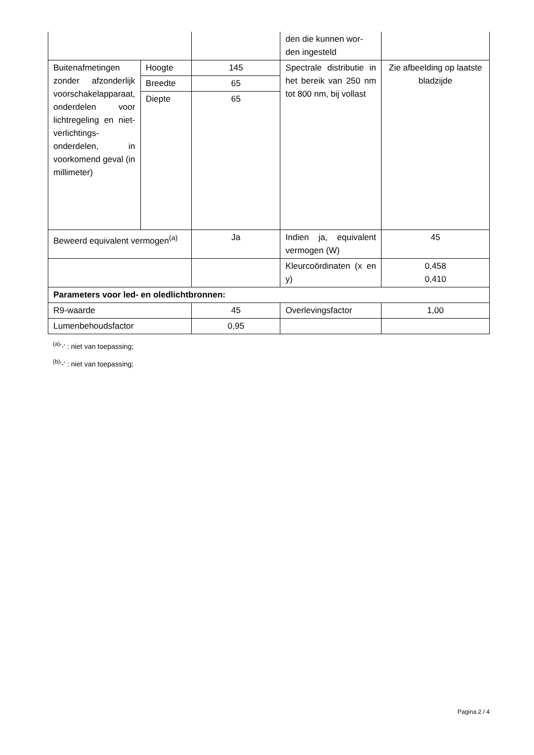| | | | den die kunnen wor- den ingesteld | |
| Buitenafmetingen zonder afzonderlijk voorschakelapparaat, onderdelen voor lichtregeling en niet-verlichtings-onderdelen, in voorkomend geval (in millimeter) | Hoogte | 145 | Spectrale distributie in het bereik van 250 nm tot 800 nm, bij vollast | Zie afbeelding op laatste bladzijde |
| | Breedte | 65 | | |
| | Diepte | 65 | | |
| Beweerd equivalent vermogen<sup>(a)</sup> | | Ja | Indien ja, equivalent vermogen (W) | 45 |
| | | | Kleurcoördinaten (x en y) | 0,458 0,410 |
| Parameters voor led- en oledlichtbronnen: | | | | |
| R9-waarde | | 45 | Overlevingsfactor | 1,00 |
| Lumenbehoudsfactor | | 0,95 | | |
<sup>(a)</sup> '-' : niet van toepassing;
<sup>(b)</sup> '-' : niet van toepassing;
Pagina 2 / 4